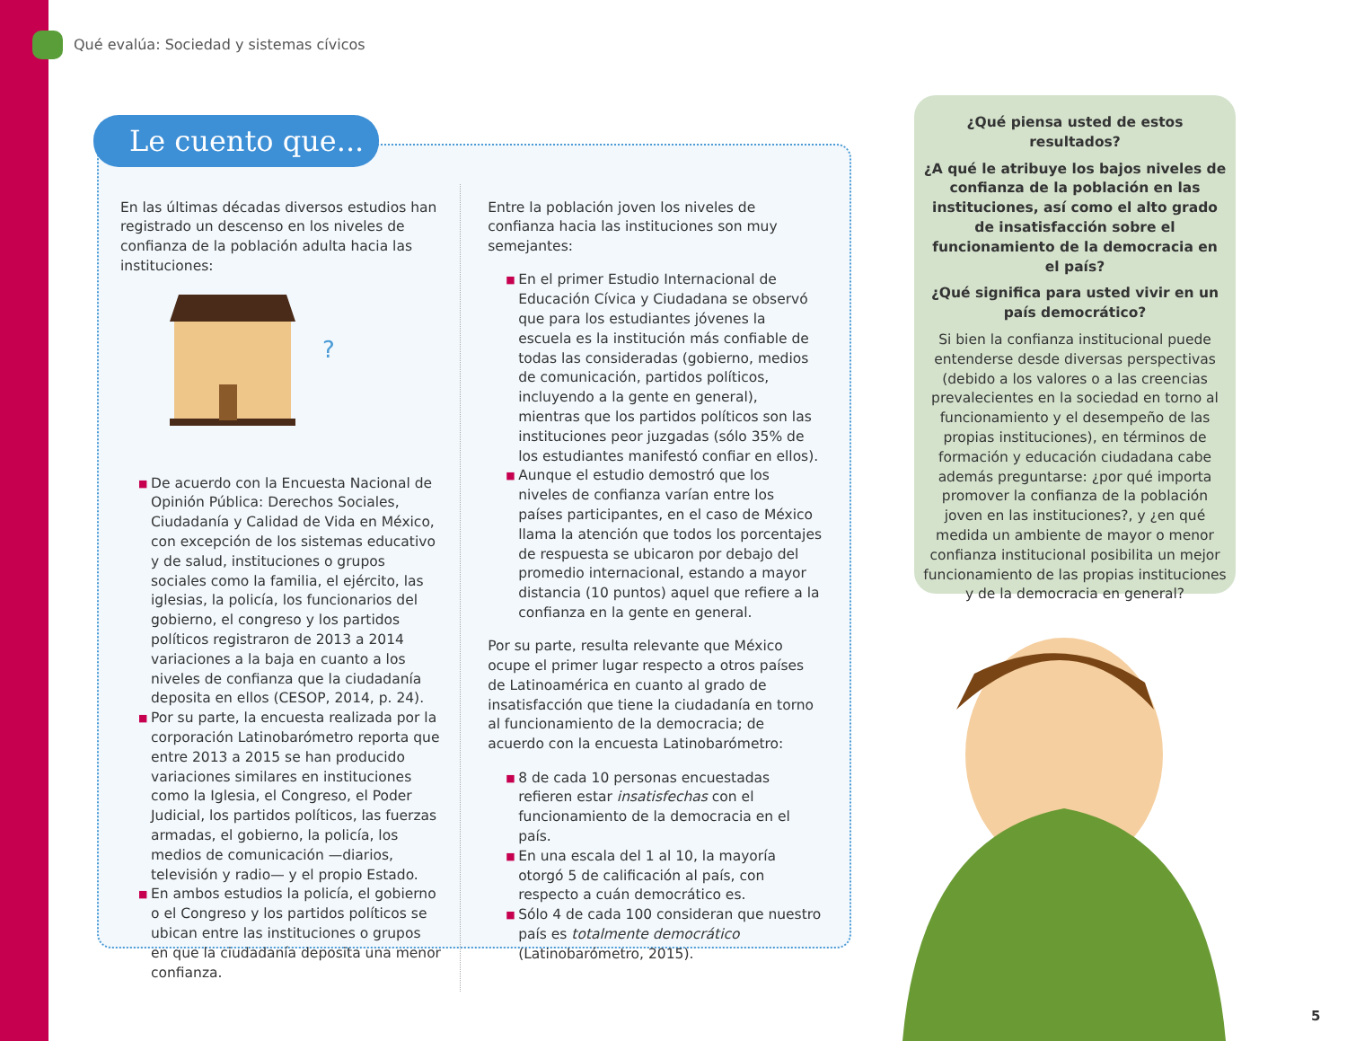Qué evalúa: Sociedad y sistemas cívicos
Le cuento que...
En las últimas décadas diversos estudios han registrado un descenso en los niveles de confianza de la población adulta hacia las instituciones:
?
■ De acuerdo con la Encuesta Nacional de Opinión Pública: Derechos Sociales, Ciudadanía y Calidad de Vida en México, con excepción de los sistemas educativo y de salud, instituciones o grupos sociales como la familia, el ejército, las iglesias, la policía, los funcionarios del gobierno, el congreso y los partidos políticos registraron de 2013 a 2014 variaciones a la baja en cuanto a los niveles de confianza que la ciudadanía deposita en ellos (CESOP, 2014, p. 24).
■ Por su parte, la encuesta realizada por la corporación Latinobarómetro reporta que entre 2013 a 2015 se han producido variaciones similares en instituciones como la Iglesia, el Congreso, el Poder Judicial, los partidos políticos, las fuerzas armadas, el gobierno, la policía, los medios de comunicación —diarios, televisión y radio— y el propio Estado.
■ En ambos estudios la policía, el gobierno o el Congreso y los partidos políticos se ubican entre las instituciones o grupos en que la ciudadanía deposita una menor confianza.
Entre la población joven los niveles de confianza hacia las instituciones son muy semejantes:
■ En el primer Estudio Internacional de Educación Cívica y Ciudadana se observó que para los estudiantes jóvenes la escuela es la institución más confiable de todas las consideradas (gobierno, medios de comunicación, partidos políticos, incluyendo a la gente en general), mientras que los partidos políticos son las instituciones peor juzgadas (sólo 35% de los estudiantes manifestó confiar en ellos).
■ Aunque el estudio demostró que los niveles de confianza varían entre los países participantes, en el caso de México llama la atención que todos los porcentajes de respuesta se ubicaron por debajo del promedio internacional, estando a mayor distancia (10 puntos) aquel que refiere a la confianza en la gente en general.
Por su parte, resulta relevante que México ocupe el primer lugar respecto a otros países de Latinoamérica en cuanto al grado de insatisfacción que tiene la ciudadanía en torno al funcionamiento de la democracia; de acuerdo con la encuesta Latinobarómetro:
■ 8 de cada 10 personas encuestadas refieren estar insatisfechas con el funcionamiento de la democracia en el país.
■ En una escala del 1 al 10, la mayoría otorgó 5 de calificación al país, con respecto a cuán democrático es.
■ Sólo 4 de cada 100 consideran que nuestro país es totalmente democrático (Latinobarómetro, 2015).
¿Qué piensa usted de estos resultados?
¿A qué le atribuye los bajos niveles de confianza de la población en las instituciones, así como el alto grado de insatisfacción sobre el funcionamiento de la democracia en el país?
¿Qué significa para usted vivir en un país democrático?
Si bien la confianza institucional puede entenderse desde diversas perspectivas (debido a los valores o a las creencias prevalecientes en la sociedad en torno al funcionamiento y el desempeño de las propias instituciones), en términos de formación y educación ciudadana cabe además preguntarse: ¿por qué importa promover la confianza de la población joven en las instituciones?, y ¿en qué medida un ambiente de mayor o menor confianza institucional posibilita un mejor funcionamiento de las propias instituciones y de la democracia en general?
5